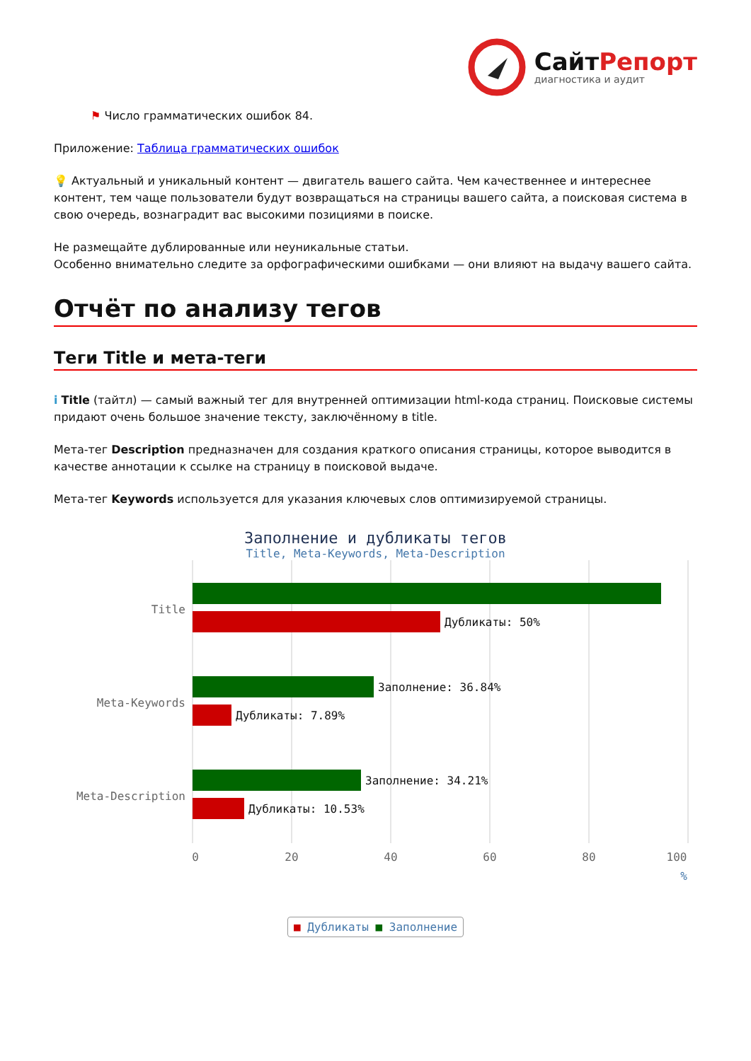СайтРепорт
диагностика и аудит
⚑ Число грамматических ошибок 84.
Приложение: Таблица грамматических ошибок
💡 Актуальный и уникальный контент — двигатель вашего сайта. Чем качественнее и интереснее контент, тем чаще пользователи будут возвращаться на страницы вашего сайта, а поисковая система в свою очередь, вознаградит вас высокими позициями в поиске.
Не размещайте дублированные или неуникальные статьи.
Особенно внимательно следите за орфографическими ошибками — они влияют на выдачу вашего сайта.
Отчёт по анализу тегов
Теги Title и мета-теги
i Title (тайтл) — самый важный тег для внутренней оптимизации html-кода страниц. Поисковые системы придают очень большое значение тексту, заключённому в title.
Мета-тег Description предназначен для создания краткого описания страницы, которое выводится в качестве аннотации к ссылке на страницу в поисковой выдаче.
Мета-тег Keywords используется для указания ключевых слов оптимизируемой страницы.
Заполнение и дубликаты тегов
Title, Meta-Keywords, Meta-Description
Title
Meta-Keywords
Meta-Description
Дубликаты: 50%
Заполнение: 36.84%
Дубликаты: 7.89%
Заполнение: 34.21%
Дубликаты: 10.53%
0
20
40
60
80
100
%
■ Дубликаты ■ Заполнение